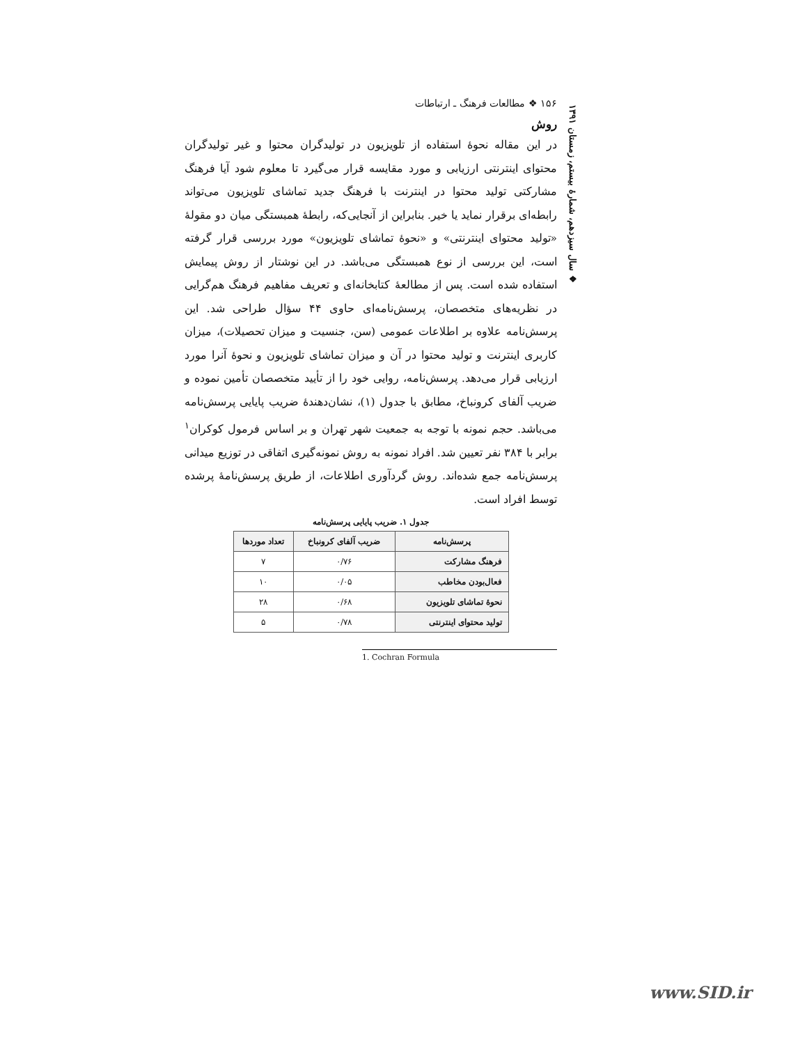۱۵۶ ❖ مطالعات فرهنگ ـ ارتباطات
روش
در این مقاله نحوهٔ استفاده از تلویزیون در تولیدگران محتوا و غیر تولیدگران محتوای اینترنتی ارزیابی و مورد مقایسه قرار می‌گیرد تا معلوم شود آیا فرهنگ مشارکتی تولید محتوا در اینترنت با فرهنگ جدید تماشای تلویزیون می‌تواند رابطه‌ای برقرار نماید یا خیر. بنابراین از آنجایی‌که، رابطهٔ همبستگی میان دو مقولهٔ «تولید محتوای اینترنتی» و «نحوهٔ تماشای تلویزیون» مورد بررسی قرار گرفته است، این بررسی از نوع همبستگی می‌باشد. در این نوشتار از روش پیمایش استفاده شده است. پس از مطالعهٔ کتابخانه‌ای و تعریف مفاهیم فرهنگ هم‌گرایی در نظریه‌های متخصصان، پرسش‌نامه‌ای حاوی ۴۴ سؤال طراحی شد. این پرسش‌نامه علاوه بر اطلاعات عمومی (سن، جنسیت و میزان تحصیلات)، میزان کاربری اینترنت و تولید محتوا در آن و میزان تماشای تلویزیون و نحوهٔ آنرا مورد ارزیابی قرار می‌دهد. پرسش‌نامه، روایی خود را از تأیید متخصصان تأمین نموده و ضریب آلفای کرونباخ، مطابق با جدول (۱)، نشان‌دهندهٔ ضریب پایایی پرسش‌نامه می‌باشد. حجم نمونه با توجه به جمعیت شهر تهران و بر اساس فرمول کوکران<sup>۱</sup> برابر با ۳۸۴ نفر تعیین شد. افراد نمونه به روش نمونه‌گیری اتفاقی در توزیع میدانی پرسش‌نامه جمع شده‌اند. روش گردآوری اطلاعات، از طریق پرسش‌نامهٔ پرشده توسط افراد است.
جدول ۱. ضریب پایایی پرسش‌نامه
| پرسش‌نامه | ضریب آلفای کرونباخ | تعداد موردها |
| --- | --- | --- |
| فرهنگ مشارکت | ۰/۷۶ | ۷ |
| فعال‌بودن مخاطب | ۰/۰۵ | ۱۰ |
| نحوهٔ تماشای تلویزیون | ۰/۶۸ | ۲۸ |
| تولید محتوای اینترنتی | ۰/۷۸ | ۵ |
1. Cochran Formula
❖ سال سیزدهم، شمارهٔ بیستم، زمستان ۱۳۹۱
www.SID.ir